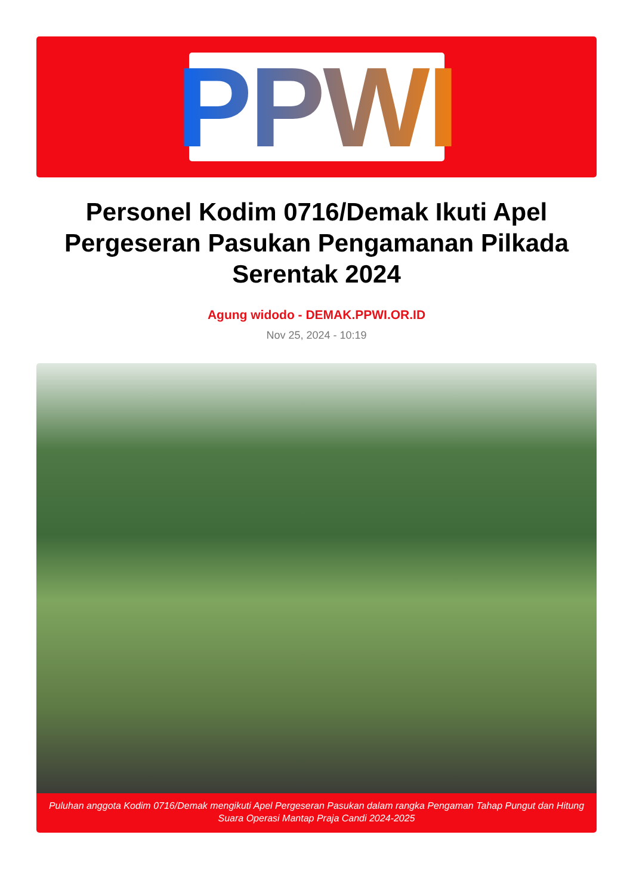PPWI
Personel Kodim 0716/Demak Ikuti Apel Pergeseran Pasukan Pengamanan Pilkada Serentak 2024
Agung widodo - DEMAK.PPWI.OR.ID
Nov 25, 2024 - 10:19
Puluhan anggota Kodim 0716/Demak mengikuti Apel Pergeseran Pasukan dalam rangka Pengaman Tahap Pungut dan Hitung Suara Operasi Mantap Praja Candi 2024-2025